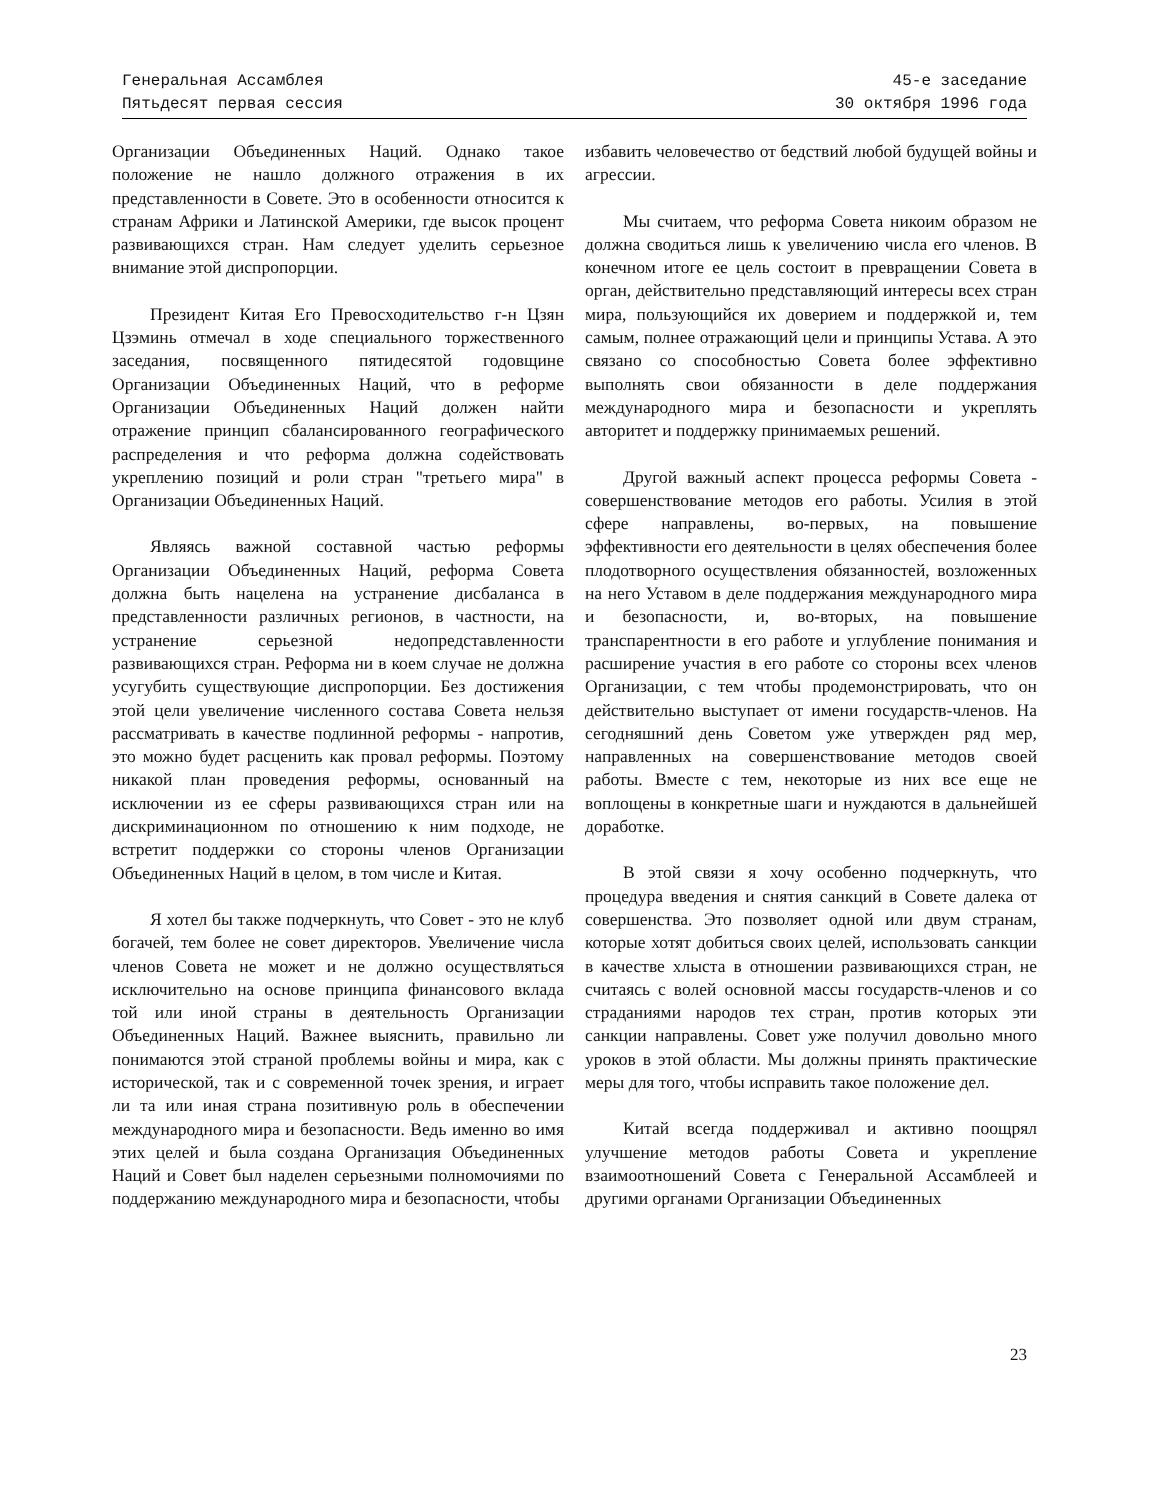Генеральная Ассамблея
Пятьдесят первая сессия
45-е заседание
30 октября 1996 года
Организации Объединенных Наций. Однако такое положение не нашло должного отражения в их представленности в Совете. Это в особенности относится к странам Африки и Латинской Америки, где высок процент развивающихся стран. Нам следует уделить серьезное внимание этой диспропорции.
Президент Китая Его Превосходительство г-н Цзян Цзэминь отмечал в ходе специального торжественного заседания, посвященного пятидесятой годовщине Организации Объединенных Наций, что в реформе Организации Объединенных Наций должен найти отражение принцип сбалансированного географического распределения и что реформа должна содействовать укреплению позиций и роли стран "третьего мира" в Организации Объединенных Наций.
Являясь важной составной частью реформы Организации Объединенных Наций, реформа Совета должна быть нацелена на устранение дисбаланса в представленности различных регионов, в частности, на устранение серьезной недопредставленности развивающихся стран. Реформа ни в коем случае не должна усугубить существующие диспропорции. Без достижения этой цели увеличение численного состава Совета нельзя рассматривать в качестве подлинной реформы - напротив, это можно будет расценить как провал реформы. Поэтому никакой план проведения реформы, основанный на исключении из ее сферы развивающихся стран или на дискриминационном по отношению к ним подходе, не встретит поддержки со стороны членов Организации Объединенных Наций в целом, в том числе и Китая.
Я хотел бы также подчеркнуть, что Совет - это не клуб богачей, тем более не совет директоров. Увеличение числа членов Совета не может и не должно осуществляться исключительно на основе принципа финансового вклада той или иной страны в деятельность Организации Объединенных Наций. Важнее выяснить, правильно ли понимаются этой страной проблемы войны и мира, как с исторической, так и с современной точек зрения, и играет ли та или иная страна позитивную роль в обеспечении международного мира и безопасности. Ведь именно во имя этих целей и была создана Организация Объединенных Наций и Совет был наделен серьезными полномочиями по поддержанию международного мира и безопасности, чтобы
избавить человечество от бедствий любой будущей войны и агрессии.
Мы считаем, что реформа Совета никоим образом не должна сводиться лишь к увеличению числа его членов. В конечном итоге ее цель состоит в превращении Совета в орган, действительно представляющий интересы всех стран мира, пользующийся их доверием и поддержкой и, тем самым, полнее отражающий цели и принципы Устава. А это связано со способностью Совета более эффективно выполнять свои обязанности в деле поддержания международного мира и безопасности и укреплять авторитет и поддержку принимаемых решений.
Другой важный аспект процесса реформы Совета - совершенствование методов его работы. Усилия в этой сфере направлены, во-первых, на повышение эффективности его деятельности в целях обеспечения более плодотворного осуществления обязанностей, возложенных на него Уставом в деле поддержания международного мира и безопасности, и, во-вторых, на повышение транспарентности в его работе и углубление понимания и расширение участия в его работе со стороны всех членов Организации, с тем чтобы продемонстрировать, что он действительно выступает от имени государств-членов. На сегодняшний день Советом уже утвержден ряд мер, направленных на совершенствование методов своей работы. Вместе с тем, некоторые из них все еще не воплощены в конкретные шаги и нуждаются в дальнейшей доработке.
В этой связи я хочу особенно подчеркнуть, что процедура введения и снятия санкций в Совете далека от совершенства. Это позволяет одной или двум странам, которые хотят добиться своих целей, использовать санкции в качестве хлыста в отношении развивающихся стран, не считаясь с волей основной массы государств-членов и со страданиями народов тех стран, против которых эти санкции направлены. Совет уже получил довольно много уроков в этой области. Мы должны принять практические меры для того, чтобы исправить такое положение дел.
Китай всегда поддерживал и активно поощрял улучшение методов работы Совета и укрепление взаимоотношений Совета с Генеральной Ассамблеей и другими органами Организации Объединенных
23